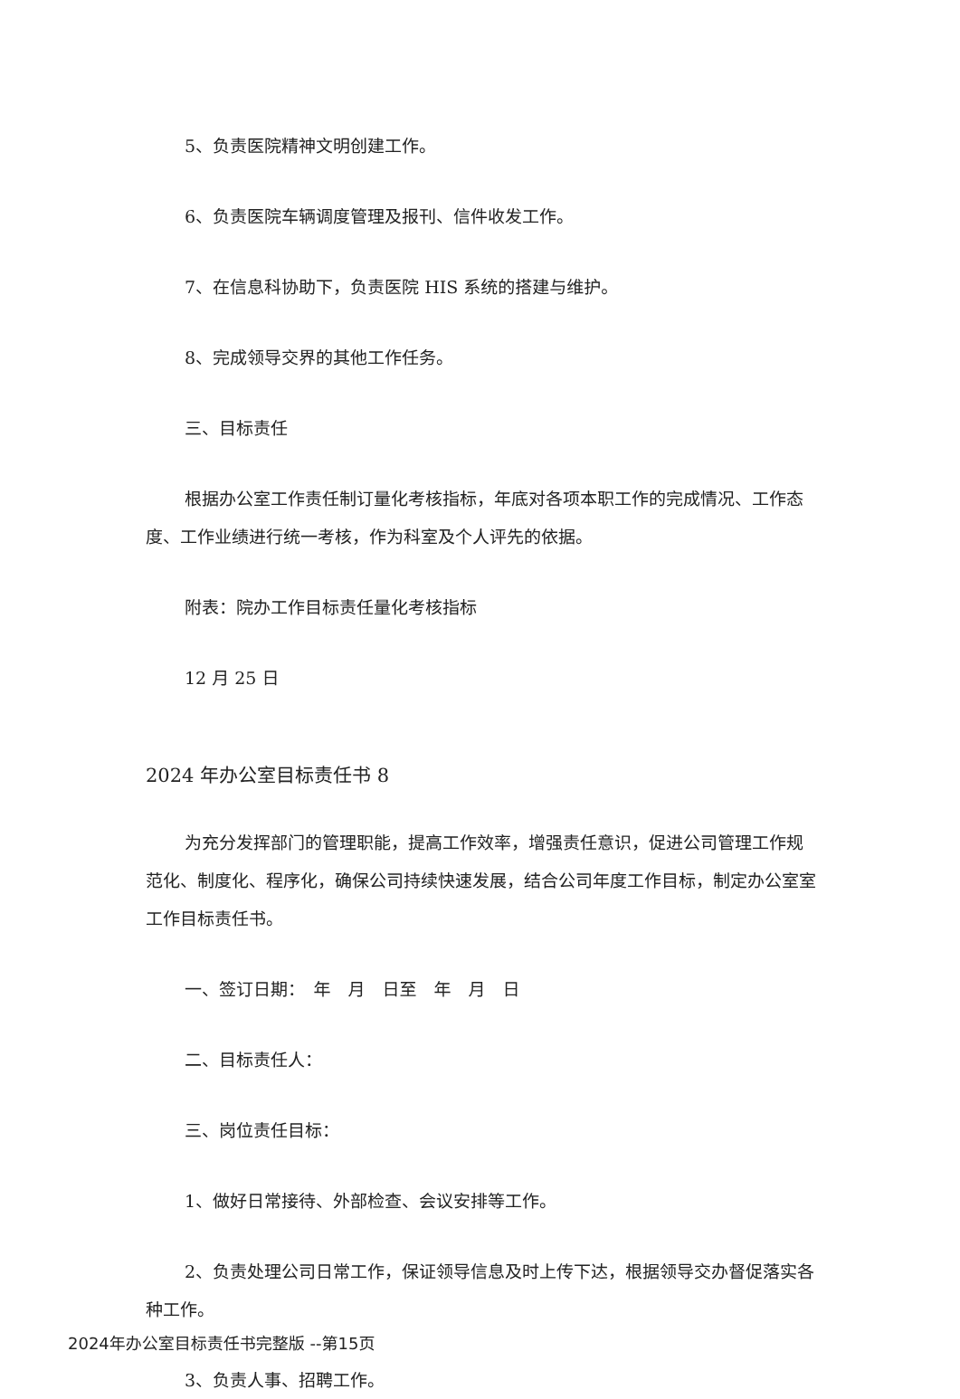5、负责医院精神文明创建工作。
6、负责医院车辆调度管理及报刊、信件收发工作。
7、在信息科协助下，负责医院 HIS 系统的搭建与维护。
8、完成领导交界的其他工作任务。
三、目标责任
根据办公室工作责任制订量化考核指标，年底对各项本职工作的完成情况、工作态度、工作业绩进行统一考核，作为科室及个人评先的依据。
附表：院办工作目标责任量化考核指标
12 月 25 日
2024 年办公室目标责任书 8
为充分发挥部门的管理职能，提高工作效率，增强责任意识，促进公司管理工作规范化、制度化、程序化，确保公司持续快速发展，结合公司年度工作目标，制定办公室室工作目标责任书。
一、签订日期：　年　月　日至　年　月　日
二、目标责任人：
三、岗位责任目标：
1、做好日常接待、外部检查、会议安排等工作。
2、负责处理公司日常工作，保证领导信息及时上传下达，根据领导交办督促落实各种工作。
3、负责人事、招聘工作。
2024年办公室目标责任书完整版 --第15页